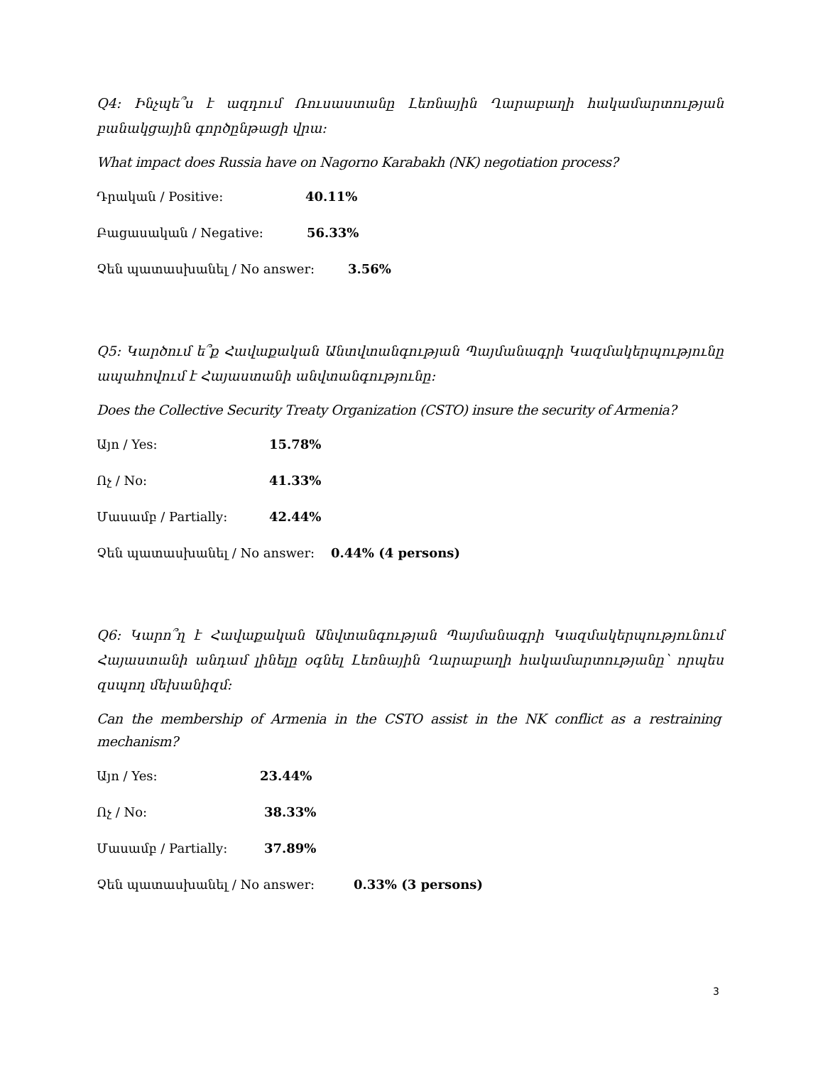Q4: Ինչպե՞ս է ազդում Ռուսաստանը Լեռնային Ղարաբաղի հակամարտության բանակցային գործընթացի վրա:
What impact does Russia have on Nagorno Karabakh (NK) negotiation process?
Դրական / Positive: 40.11%
Բացասական / Negative: 56.33%
Չեն պատասխանել / No answer: 3.56%
Q5: Կարծում ե՞ք Հավաքական Անտվտանգության Պայմանագրի Կազմակերպությունը ապահովում է Հայաստանի անվտանգությունը:
Does the Collective Security Treaty Organization (CSTO) insure the security of Armenia?
Այո / Yes: 15.78%
Ոչ / No: 41.33%
Մասամբ / Partially: 42.44%
Չեն պատասխանել / No answer: 0.44% (4 persons)
Q6: Կարո՞ղ է Հավաքական Անվտանգության Պայմանագրի Կազմակերպությունում Հայաստանի անդամ լինելը օգնել Լեռնային Ղարաբաղի հակամարտությանը՝ որպես զսպող մեխանիզմ:
Can the membership of Armenia in the CSTO assist in the NK conflict as a restraining mechanism?
Այո / Yes: 23.44%
Ոչ / No: 38.33%
Մասամբ / Partially: 37.89%
Չեն պատասխանել / No answer: 0.33% (3 persons)
3